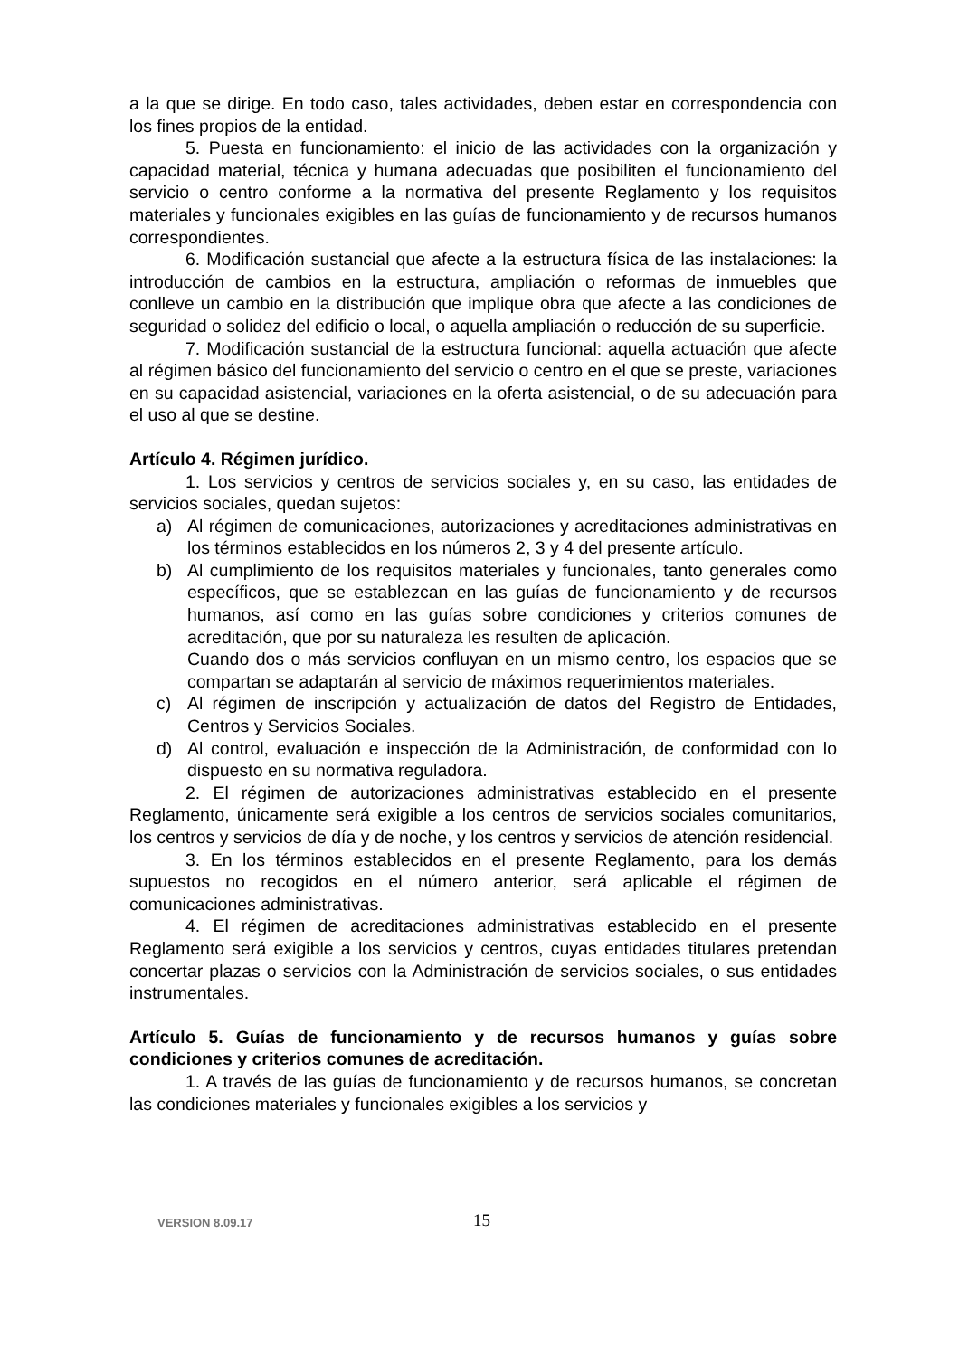a la que se dirige. En todo caso, tales actividades, deben estar en correspondencia con los fines propios de la entidad.
5. Puesta en funcionamiento: el inicio de las actividades con la organización y capacidad material, técnica y humana adecuadas que posibiliten el funcionamiento del servicio o centro conforme a la normativa del presente Reglamento y los requisitos materiales y funcionales exigibles en las guías de funcionamiento y de recursos humanos correspondientes.
6. Modificación sustancial que afecte a la estructura física de las instalaciones: la introducción de cambios en la estructura, ampliación o reformas de inmuebles que conlleve un cambio en la distribución que implique obra que afecte a las condiciones de seguridad o solidez del edificio o local, o aquella ampliación o reducción de su superficie.
7. Modificación sustancial de la estructura funcional: aquella actuación que afecte al régimen básico del funcionamiento del servicio o centro en el que se preste, variaciones en su capacidad asistencial, variaciones en la oferta asistencial, o de su adecuación para el uso al que se destine.
Artículo 4. Régimen jurídico.
1. Los servicios y centros de servicios sociales y, en su caso, las entidades de servicios sociales, quedan sujetos:
a) Al régimen de comunicaciones, autorizaciones y acreditaciones administrativas en los términos establecidos en los números 2, 3 y 4 del presente artículo.
b) Al cumplimiento de los requisitos materiales y funcionales, tanto generales como específicos, que se establezcan en las guías de funcionamiento y de recursos humanos, así como en las guías sobre condiciones y criterios comunes de acreditación, que por su naturaleza les resulten de aplicación.
Cuando dos o más servicios confluyan en un mismo centro, los espacios que se compartan se adaptarán al servicio de máximos requerimientos materiales.
c) Al régimen de inscripción y actualización de datos del Registro de Entidades, Centros y Servicios Sociales.
d) Al control, evaluación e inspección de la Administración, de conformidad con lo dispuesto en su normativa reguladora.
2. El régimen de autorizaciones administrativas establecido en el presente Reglamento, únicamente será exigible a los centros de servicios sociales comunitarios, los centros y servicios de día y de noche, y los centros y servicios de atención residencial.
3. En los términos establecidos en el presente Reglamento, para los demás supuestos no recogidos en el número anterior, será aplicable el régimen de comunicaciones administrativas.
4. El régimen de acreditaciones administrativas establecido en el presente Reglamento será exigible a los servicios y centros, cuyas entidades titulares pretendan concertar plazas o servicios con la Administración de servicios sociales, o sus entidades instrumentales.
Artículo 5. Guías de funcionamiento y de recursos humanos y guías sobre condiciones y criterios comunes de acreditación.
1. A través de las guías de funcionamiento y de recursos humanos, se concretan las condiciones materiales y funcionales exigibles a los servicios y
VERSION 8.09.17 15